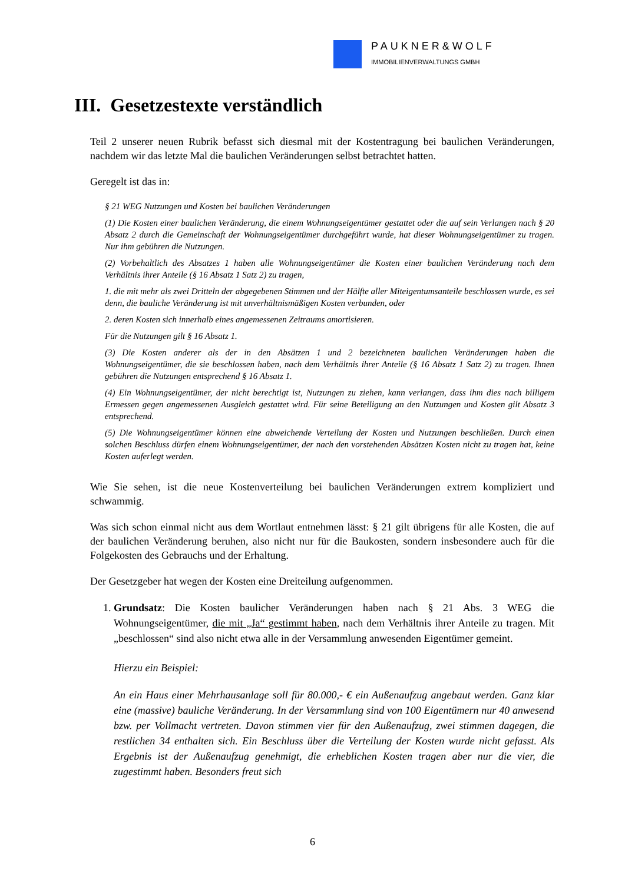PAUKNER&WOLF
IMMOBILIENVERWALTUNGS GMBH
III. Gesetzestexte verständlich
Teil 2 unserer neuen Rubrik befasst sich diesmal mit der Kostentragung bei baulichen Veränderungen, nachdem wir das letzte Mal die baulichen Veränderungen selbst betrachtet hatten.
Geregelt ist das in:
§ 21 WEG Nutzungen und Kosten bei baulichen Veränderungen
(1) Die Kosten einer baulichen Veränderung, die einem Wohnungseigentümer gestattet oder die auf sein Verlangen nach § 20 Absatz 2 durch die Gemeinschaft der Wohnungseigentümer durchgeführt wurde, hat dieser Wohnungseigentümer zu tragen. Nur ihm gebühren die Nutzungen.
(2) Vorbehaltlich des Absatzes 1 haben alle Wohnungseigentümer die Kosten einer baulichen Veränderung nach dem Verhältnis ihrer Anteile (§ 16 Absatz 1 Satz 2) zu tragen,
1. die mit mehr als zwei Dritteln der abgegebenen Stimmen und der Hälfte aller Miteigentumsanteile beschlossen wurde, es sei denn, die bauliche Veränderung ist mit unverhältnismäßigen Kosten verbunden, oder
2. deren Kosten sich innerhalb eines angemessenen Zeitraums amortisieren.
Für die Nutzungen gilt § 16 Absatz 1.
(3) Die Kosten anderer als der in den Absätzen 1 und 2 bezeichneten baulichen Veränderungen haben die Wohnungseigentümer, die sie beschlossen haben, nach dem Verhältnis ihrer Anteile (§ 16 Absatz 1 Satz 2) zu tragen. Ihnen gebühren die Nutzungen entsprechend § 16 Absatz 1.
(4) Ein Wohnungseigentümer, der nicht berechtigt ist, Nutzungen zu ziehen, kann verlangen, dass ihm dies nach billigem Ermessen gegen angemessenen Ausgleich gestattet wird. Für seine Beteiligung an den Nutzungen und Kosten gilt Absatz 3 entsprechend.
(5) Die Wohnungseigentümer können eine abweichende Verteilung der Kosten und Nutzungen beschließen. Durch einen solchen Beschluss dürfen einem Wohnungseigentümer, der nach den vorstehenden Absätzen Kosten nicht zu tragen hat, keine Kosten auferlegt werden.
Wie Sie sehen, ist die neue Kostenverteilung bei baulichen Veränderungen extrem kompliziert und schwammig.
Was sich schon einmal nicht aus dem Wortlaut entnehmen lässt: § 21 gilt übrigens für alle Kosten, die auf der baulichen Veränderung beruhen, also nicht nur für die Baukosten, sondern insbesondere auch für die Folgekosten des Gebrauchs und der Erhaltung.
Der Gesetzgeber hat wegen der Kosten eine Dreiteilung aufgenommen.
1. Grundsatz: Die Kosten baulicher Veränderungen haben nach § 21 Abs. 3 WEG die Wohnungseigentümer, die mit „Ja“ gestimmt haben, nach dem Verhältnis ihrer Anteile zu tragen. Mit „beschlossen“ sind also nicht etwa alle in der Versammlung anwesenden Eigentümer gemeint.
Hierzu ein Beispiel:
An ein Haus einer Mehrhausanlage soll für 80.000,- € ein Außenaufzug angebaut werden. Ganz klar eine (massive) bauliche Veränderung. In der Versammlung sind von 100 Eigentümern nur 40 anwesend bzw. per Vollmacht vertreten. Davon stimmen vier für den Außenaufzug, zwei stimmen dagegen, die restlichen 34 enthalten sich. Ein Beschluss über die Verteilung der Kosten wurde nicht gefasst. Als Ergebnis ist der Außenaufzug genehmigt, die erheblichen Kosten tragen aber nur die vier, die zugestimmt haben. Besonders freut sich
6